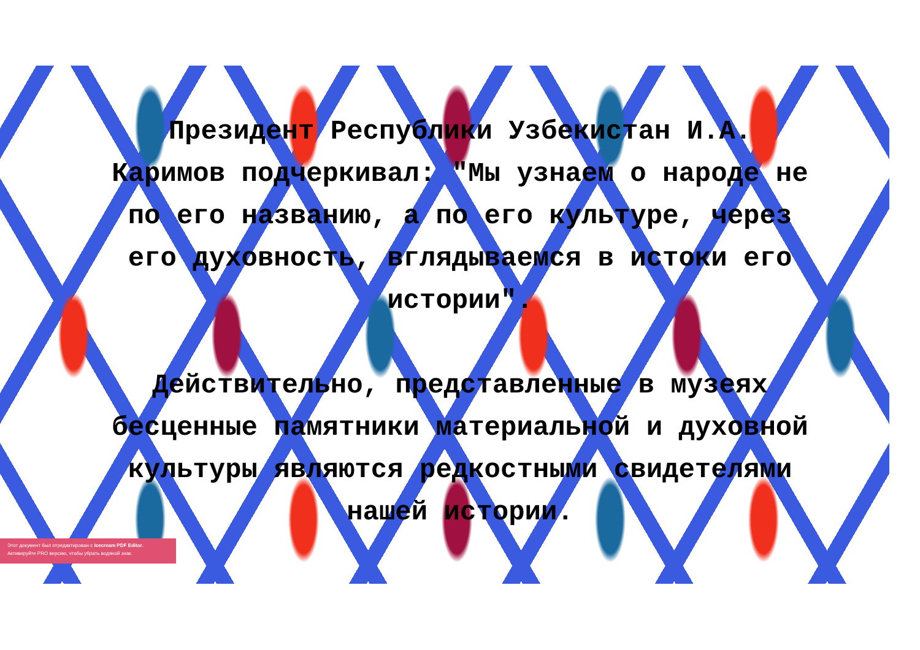Президент Республики Узбекистан И.А. Каримов подчеркивал: "Мы узнаем о народе не по его названию, а по его культуре, через его духовность, вглядываемся в истоки его истории".
Действительно, представленные в музеях бесценные памятники материальной и духовной культуры являются редкостными свидетелями нашей истории.
Этот документ был отредактирован с Icecream PDF Editor.
Активируйте PRO версию, чтобы убрать водяной знак.